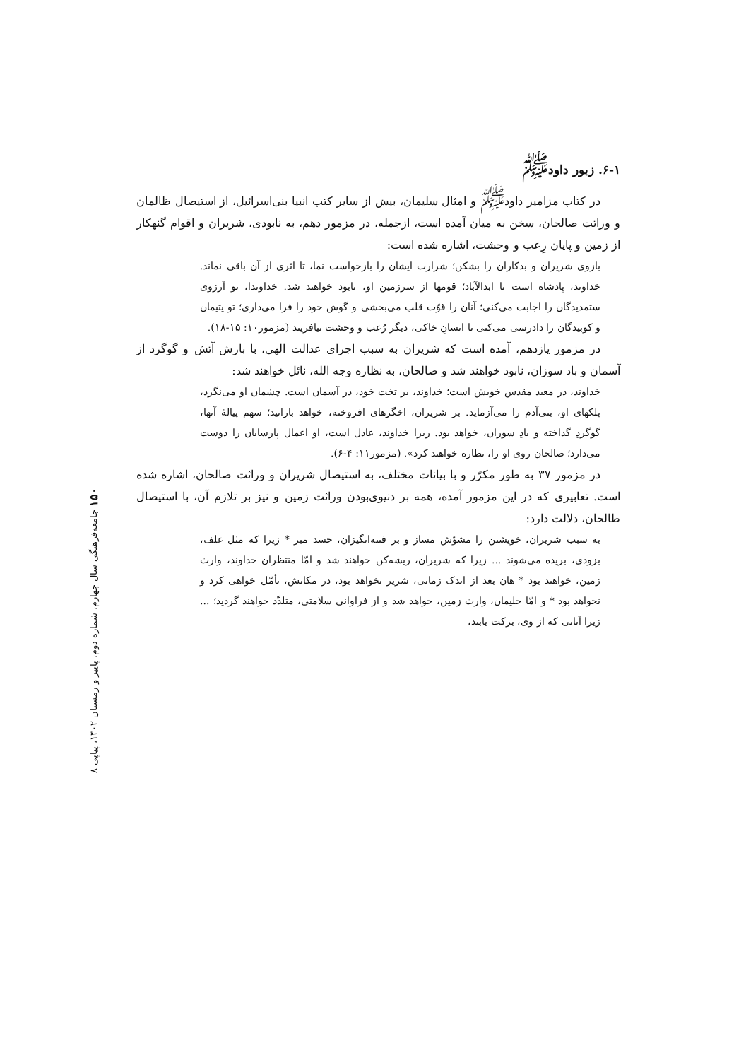۶-۱. زبور داود<sup>ﷺ</sup>
در کتاب مزامیر داود<sup>ﷺ</sup> و امثال سلیمان، بیش از سایر کتب انبیا بنی‌اسرائیل، از استیصال ظالمان و وراثت صالحان، سخن به میان آمده است، ازجمله، در مزمور دهم، به نابودی، شریران و اقوام گنهکار از زمین و پایان رِعب و وحشت، اشاره شده است:
بازوی شریران و بدکاران را بشکن؛ شرارت ایشان را بازخواست نما، تا اثری از آن باقی نماند. خداوند، پادشاه است تا ابدالآباد؛ قومها از سرزمین او، نابود خواهند شد. خداوندا، تو آرزوی ستمدیدگان را اجابت می‌کنی؛ آنان را قوّت قلب می‌بخشی و گوش خود را فرا می‌داری؛ تو یتیمان و کوبیدگان را دادرسی می‌کنی تا انسانِ خاکی، دیگر رُعب و وحشت نیافریند (مزمور۱۰: ۱۵-۱۸).
در مزمور یازدهم، آمده است که شریران به سبب اجرای عدالت الهی، با بارش آتش و گوگرد از آسمان و باد سوزان، نابود خواهند شد و صالحان، به نظاره وجه الله، نائل خواهند شد:
خداوند، در معبد مقدس خویش است؛ خداوند، بر تخت خود، در آسمان است. چشمان او می‌نگرد، پلکهای او، بنی‌آدم را می‌آزماید. بر شریران، اخگرهای افروخته، خواهد بارانید؛ سهم پیالهٔ آنها، گوگردِ گداخته و بادِ سوزان، خواهد بود. زیرا خداوند، عادل است، او اعمال پارسایان را دوست می‌دارد؛ صالحان روی او را، نظاره خواهند کرد». (مزمور۱۱: ۴-۶).
در مزمور ۳۷ به طور مکرّر و با بیانات مختلف، به استیصال شریران و وراثت صالحان، اشاره شده است. تعابیری که در این مزمور آمده، همه بر دنیوی‌بودن وراثت زمین و نیز بر تلازم آن، با استیصال طالحان، دلالت دارد:
به سبب شریران، خویشتن را مشوّش مساز و بر فتنه‌انگیزان، حسد مبر * زیرا که مثل علف، بزودی، بریده می‌شوند ... زیرا که شریران، ریشه‌کن خواهند شد و امّا منتظران خداوند، وارث زمین، خواهند بود * هان بعد از اندک زمانی، شریر نخواهد بود، در مکانش، تأمّل خواهی کرد و نخواهد بود * و امّا حلیمان، وارث زمین، خواهد شد و از فراوانی سلامتی، متلذّذ خواهند گردید؛ ... زیرا آنانی که از وی، برکت یابند،
۱۵۰ جامعه‌فرهنگی سال چهارم، شماره دوم، پاییز و زمستان ۱۴۰۲، پیاپی ۸